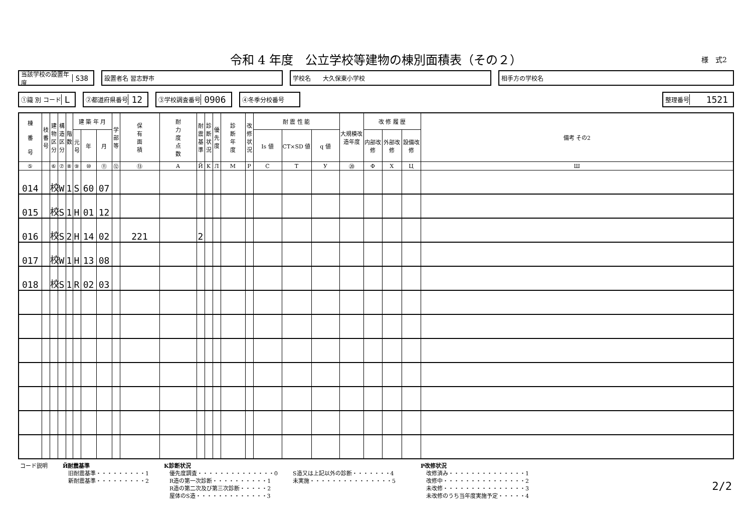令和 4 年度　公立学校等建物の棟別面積表（その２）
様　式2
当該学校の設置年度 S38
設置者名 習志野市 学校名　　大久保東小学校 相手方の学校名
①識 別 コード L
②都道府県番号 12
③学校調査番号 0906
④冬季分校番号 整理番号 1521
| 棟 番 号 | 枝番号 | 建物区分 | 構造区分 | 階数 | 建 築 年 月 | | | 学部等 | 保 有 面 積 | 耐 力 度 点 数 | 耐震基準 | 診断状況 | 優先度 | 診 断 年 度 | 改修状況 | 耐 震 性 能 | | | 大規模改造年度 | 改 修 履 歴 | | | 備考 その2 |
| --- | --- | --- | --- | --- | --- | --- | --- | --- | --- | --- | --- | --- | --- | --- | --- | --- | --- | --- | --- | --- | --- | --- | --- |
| | | | | | 元号 | 年 | 月 | | | | | | | | | Is 値 | CT×SD 値 | q 値 | | 内部改修 | 外部改修 | 設備改修 | |
| ⑤ | | ⑥ | ⑦ | ⑧ | ⑨ | ⑩ | ⑪ | ⑫ | ⑬ | A | Й | K | Л | M | P | C | T | У | ⑳ | Ф | X | Ц | Ш |
| 014 | | 校 | W | 1 | S | 60 | 07 | | | | | | | | | | | | | | | | |
| 015 | | 校 | S | 1 | H | 01 | 12 | | | | | | | | | | | | | | | | |
| 016 | | 校 | S | 2 | H | 14 | 02 | | 221 | | 2 | | | | | | | | | | | | |
| 017 | | 校 | W | 1 | H | 13 | 08 | | | | | | | | | | | | | | | | |
| 018 | | 校 | S | 1 | R | 02 | 03 | | | | | | | | | | | | | | | | |
コード説明 Й耐震基準
　旧耐震基準・・・・・・・・・1
　新耐震基準・・・・・・・・・2
K診断状況
　優先度調査・・・・・・・・・・・・・・0
　R造の第一次診断・・・・・・・・・・1
　R造の第二次及び第三次診断・・・・・2
　屋体のS造・・・・・・・・・・・・・3
S造又は上記以外の診断・・・・・・・4
未実施・・・・・・・・・・・・・・・5
P改修状況
　改修済み・・・・・・・・・・・・・・1
　改修中・・・・・・・・・・・・・・・2
　未改修・・・・・・・・・・・・・・・3
　未改修のうち当年度実施予定・・・・・4
2/2